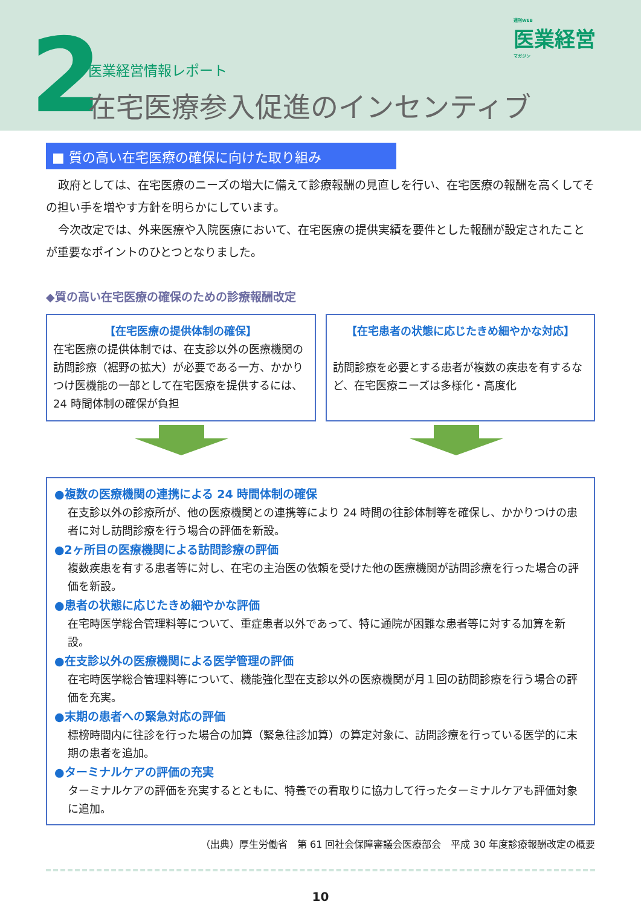2 医業経営情報レポート
在宅医療参入促進のインセンティブ
週刊WEB
医業経営
マガジン
■ 質の高い在宅医療の確保に向けた取り組み
政府としては、在宅医療のニーズの増大に備えて診療報酬の見直しを行い、在宅医療の報酬を高くしてその担い手を増やす方針を明らかにしています。
今次改定では、外来医療や入院医療において、在宅医療の提供実績を要件とした報酬が設定されたことが重要なポイントのひとつとなりました。
◆質の高い在宅医療の確保のための診療報酬改定
【在宅医療の提供体制の確保】
在宅医療の提供体制では、在支診以外の医療機関の訪問診療（裾野の拡大）が必要である一方、かかりつけ医機能の一部として在宅医療を提供するには、24 時間体制の確保が負担
【在宅患者の状態に応じたきめ細やかな対応】
訪問診療を必要とする患者が複数の疾患を有するなど、在宅医療ニーズは多様化・高度化
●複数の医療機関の連携による 24 時間体制の確保
在支診以外の診療所が、他の医療機関との連携等により 24 時間の往診体制等を確保し、かかりつけの患者に対し訪問診療を行う場合の評価を新設。
●2ヶ所目の医療機関による訪問診療の評価
複数疾患を有する患者等に対し、在宅の主治医の依頼を受けた他の医療機関が訪問診療を行った場合の評価を新設。
●患者の状態に応じたきめ細やかな評価
在宅時医学総合管理料等について、重症患者以外であって、特に通院が困難な患者等に対する加算を新設。
●在支診以外の医療機関による医学管理の評価
在宅時医学総合管理料等について、機能強化型在支診以外の医療機関が月１回の訪問診療を行う場合の評価を充実。
●末期の患者への緊急対応の評価
標榜時間内に往診を行った場合の加算（緊急往診加算）の算定対象に、訪問診療を行っている医学的に末期の患者を追加。
●ターミナルケアの評価の充実
ターミナルケアの評価を充実するとともに、特養での看取りに協力して行ったターミナルケアも評価対象に追加。
（出典）厚生労働省　第 61 回社会保障審議会医療部会　平成 30 年度診療報酬改定の概要
10